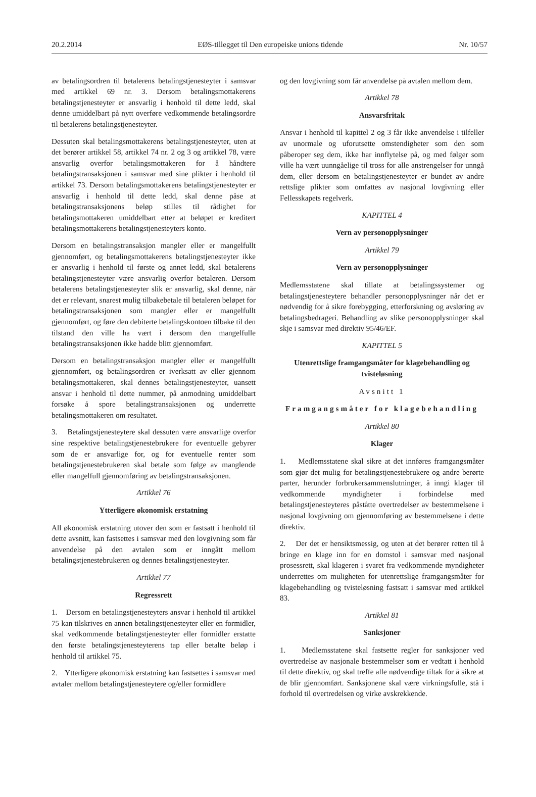20.2.2014 EØS-tillegget til Den europeiske unions tidende Nr. 10/57
av betalingsordren til betalerens betalingstjenesteyter i samsvar med artikkel 69 nr. 3. Dersom betalingsmottakerens betalingstjenesteyter er ansvarlig i henhold til dette ledd, skal denne umiddelbart på nytt overføre vedkommende betalingsordre til betalerens betalingstjenesteyter.
Dessuten skal betalingsmottakerens betalingstjenesteyter, uten at det berører artikkel 58, artikkel 74 nr. 2 og 3 og artikkel 78, være ansvarlig overfor betalingsmottakeren for å håndtere betalingstransaksjonen i samsvar med sine plikter i henhold til artikkel 73. Dersom betalingsmottakerens betalingstjenesteyter er ansvarlig i henhold til dette ledd, skal denne påse at betalingstransaksjonens beløp stilles til rådighet for betalingsmottakeren umiddelbart etter at beløpet er kreditert betalingsmottakerens betalingstjenesteyters konto.
Dersom en betalingstransaksjon mangler eller er mangelfullt gjennomført, og betalingsmottakerens betalingstjenesteyter ikke er ansvarlig i henhold til første og annet ledd, skal betalerens betalingstjenesteyter være ansvarlig overfor betaleren. Dersom betalerens betalingstjenesteyter slik er ansvarlig, skal denne, når det er relevant, snarest mulig tilbakebetale til betaleren beløpet for betalingstransaksjonen som mangler eller er mangelfullt gjennomført, og føre den debiterte betalingskontoen tilbake til den tilstand den ville ha vært i dersom den mangelfulle betalingstransaksjonen ikke hadde blitt gjennomført.
Dersom en betalingstransaksjon mangler eller er mangelfullt gjennomført, og betalingsordren er iverksatt av eller gjennom betalingsmottakeren, skal dennes betalingstjenesteyter, uansett ansvar i henhold til dette nummer, på anmodning umiddelbart forsøke å spore betalingstransaksjonen og underrette betalingsmottakeren om resultatet.
3. Betalingstjenesteytere skal dessuten være ansvarlige overfor sine respektive betalingstjenestebrukere for eventuelle gebyrer som de er ansvarlige for, og for eventuelle renter som betalingstjenestebrukeren skal betale som følge av manglende eller mangelfull gjennomføring av betalingstransaksjonen.
Artikkel 76
Ytterligere økonomisk erstatning
All økonomisk erstatning utover den som er fastsatt i henhold til dette avsnitt, kan fastsettes i samsvar med den lovgivning som får anvendelse på den avtalen som er inngått mellom betalingstjenestebrukeren og dennes betalingstjenesteyter.
Artikkel 77
Regressrett
1. Dersom en betalingstjenesteyters ansvar i henhold til artikkel 75 kan tilskrives en annen betalingstjenesteyter eller en formidler, skal vedkommende betalingstjenesteyter eller formidler erstatte den første betalingstjenesteyterens tap eller betalte beløp i henhold til artikkel 75.
2. Ytterligere økonomisk erstatning kan fastsettes i samsvar med avtaler mellom betalingstjenesteytere og/eller formidlere
og den lovgivning som får anvendelse på avtalen mellom dem.
Artikkel 78
Ansvarsfritak
Ansvar i henhold til kapittel 2 og 3 får ikke anvendelse i tilfeller av unormale og uforutsette omstendigheter som den som påberoper seg dem, ikke har innflytelse på, og med følger som ville ha vært uunngåelige til tross for alle anstrengelser for unngå dem, eller dersom en betalingstjenesteyter er bundet av andre rettslige plikter som omfattes av nasjonal lovgivning eller Fellesskapets regelverk.
KAPITTEL 4
Vern av personopplysninger
Artikkel 79
Vern av personopplysninger
Medlemsstatene skal tillate at betalingssystemer og betalingstjenesteytere behandler personopplysninger når det er nødvendig for å sikre forebygging, etterforskning og avsløring av betalingsbedrageri. Behandling av slike personopplysninger skal skje i samsvar med direktiv 95/46/EF.
KAPITTEL 5
Utenrettslige framgangsmåter for klagebehandling og tvisteløsning
Avsnitt 1
Framgangsmåter for klagebehandling
Artikkel 80
Klager
1. Medlemsstatene skal sikre at det innføres framgangsmåter som gjør det mulig for betalingstjenestebrukere og andre berørte parter, herunder forbrukersammenslutninger, å inngi klager til vedkommende myndigheter i forbindelse med betalingstjenesteyteres påståtte overtredelser av bestemmelsene i nasjonal lovgivning om gjennomføring av bestemmelsene i dette direktiv.
2. Der det er hensiktsmessig, og uten at det berører retten til å bringe en klage inn for en domstol i samsvar med nasjonal prosessrett, skal klageren i svaret fra vedkommende myndigheter underrettes om muligheten for utenrettslige framgangsmåter for klagebehandling og tvisteløsning fastsatt i samsvar med artikkel 83.
Artikkel 81
Sanksjoner
1. Medlemsstatene skal fastsette regler for sanksjoner ved overtredelse av nasjonale bestemmelser som er vedtatt i henhold til dette direktiv, og skal treffe alle nødvendige tiltak for å sikre at de blir gjennomført. Sanksjonene skal være virkningsfulle, stå i forhold til overtredelsen og virke avskrekkende.